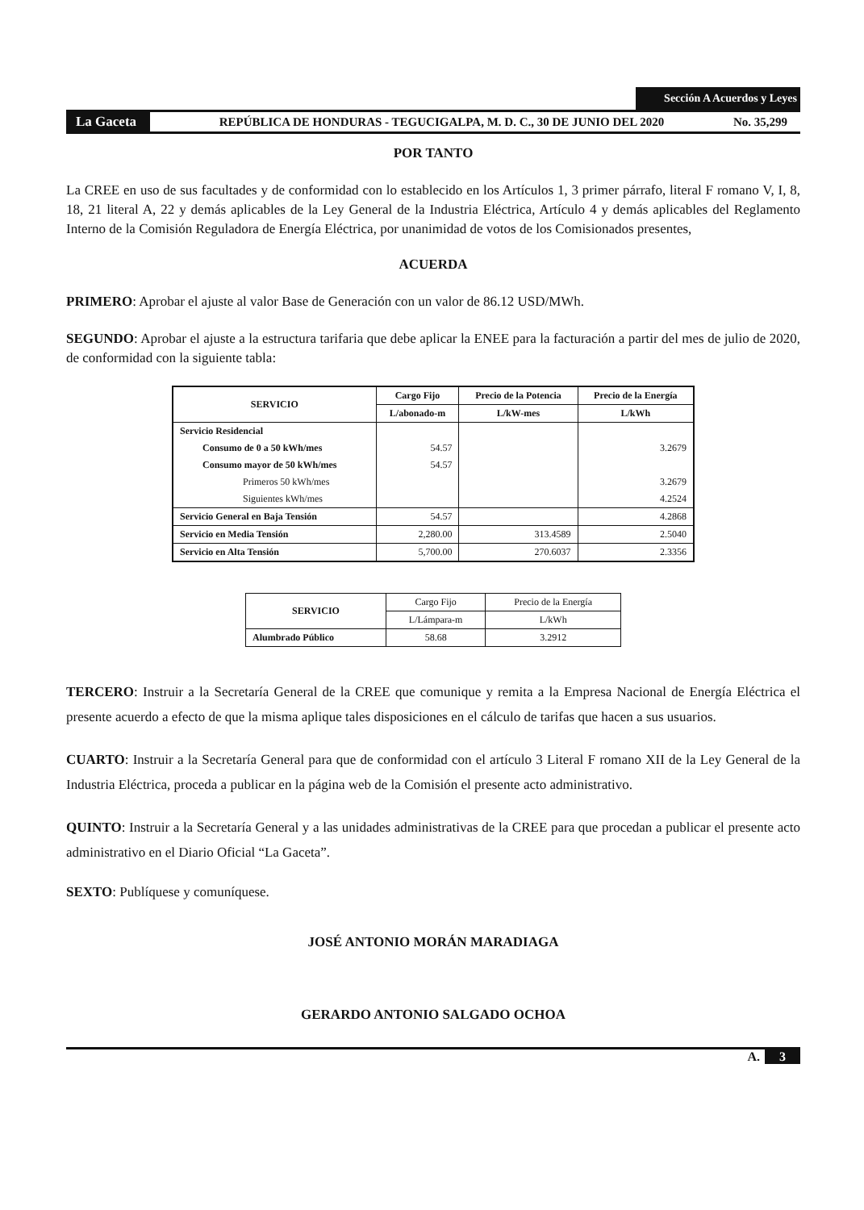Sección A Acuerdos y Leyes
La Gaceta REPÚBLICA DE HONDURAS - TEGUCIGALPA, M. D. C., 30 DE JUNIO DEL 2020 No. 35,299
POR TANTO
La CREE en uso de sus facultades y de conformidad con lo establecido en los Artículos 1, 3 primer párrafo, literal F romano V, I, 8, 18, 21 literal A, 22 y demás aplicables de la Ley General de la Industria Eléctrica, Artículo 4 y demás aplicables del Reglamento Interno de la Comisión Reguladora de Energía Eléctrica, por unanimidad de votos de los Comisionados presentes,
ACUERDA
PRIMERO: Aprobar el ajuste al valor Base de Generación con un valor de 86.12 USD/MWh.
SEGUNDO: Aprobar el ajuste a la estructura tarifaria que debe aplicar la ENEE para la facturación a partir del mes de julio de 2020, de conformidad con la siguiente tabla:
| SERVICIO | Cargo Fijo | Precio de la Potencia | Precio de la Energía |
| --- | --- | --- | --- |
| | L/abonado-m | L/kW-mes | L/kWh |
| Servicio Residencial | | | |
| Consumo de 0 a 50 kWh/mes | 54.57 | | 3.2679 |
| Consumo mayor de 50 kWh/mes | 54.57 | | |
| Primeros 50 kWh/mes | | | 3.2679 |
| Siguientes kWh/mes | | | 4.2524 |
| Servicio General en Baja Tensión | 54.57 | | 4.2868 |
| Servicio en Media Tensión | 2,280.00 | 313.4589 | 2.5040 |
| Servicio en Alta Tensión | 5,700.00 | 270.6037 | 2.3356 |
| SERVICIO | Cargo Fijo | Precio de la Energía |
| | L/Lámpara-m | L/kWh |
| Alumbrado Público | 58.68 | 3.2912 |
TERCERO: Instruir a la Secretaría General de la CREE que comunique y remita a la Empresa Nacional de Energía Eléctrica el presente acuerdo a efecto de que la misma aplique tales disposiciones en el cálculo de tarifas que hacen a sus usuarios.
CUARTO: Instruir a la Secretaría General para que de conformidad con el artículo 3 Literal F romano XII de la Ley General de la Industria Eléctrica, proceda a publicar en la página web de la Comisión el presente acto administrativo.
QUINTO: Instruir a la Secretaría General y a las unidades administrativas de la CREE para que procedan a publicar el presente acto administrativo en el Diario Oficial “La Gaceta”.
SEXTO: Publíquese y comuníquese.
JOSÉ ANTONIO MORÁN MARADIAGA
GERARDO ANTONIO SALGADO OCHOA
A. 3